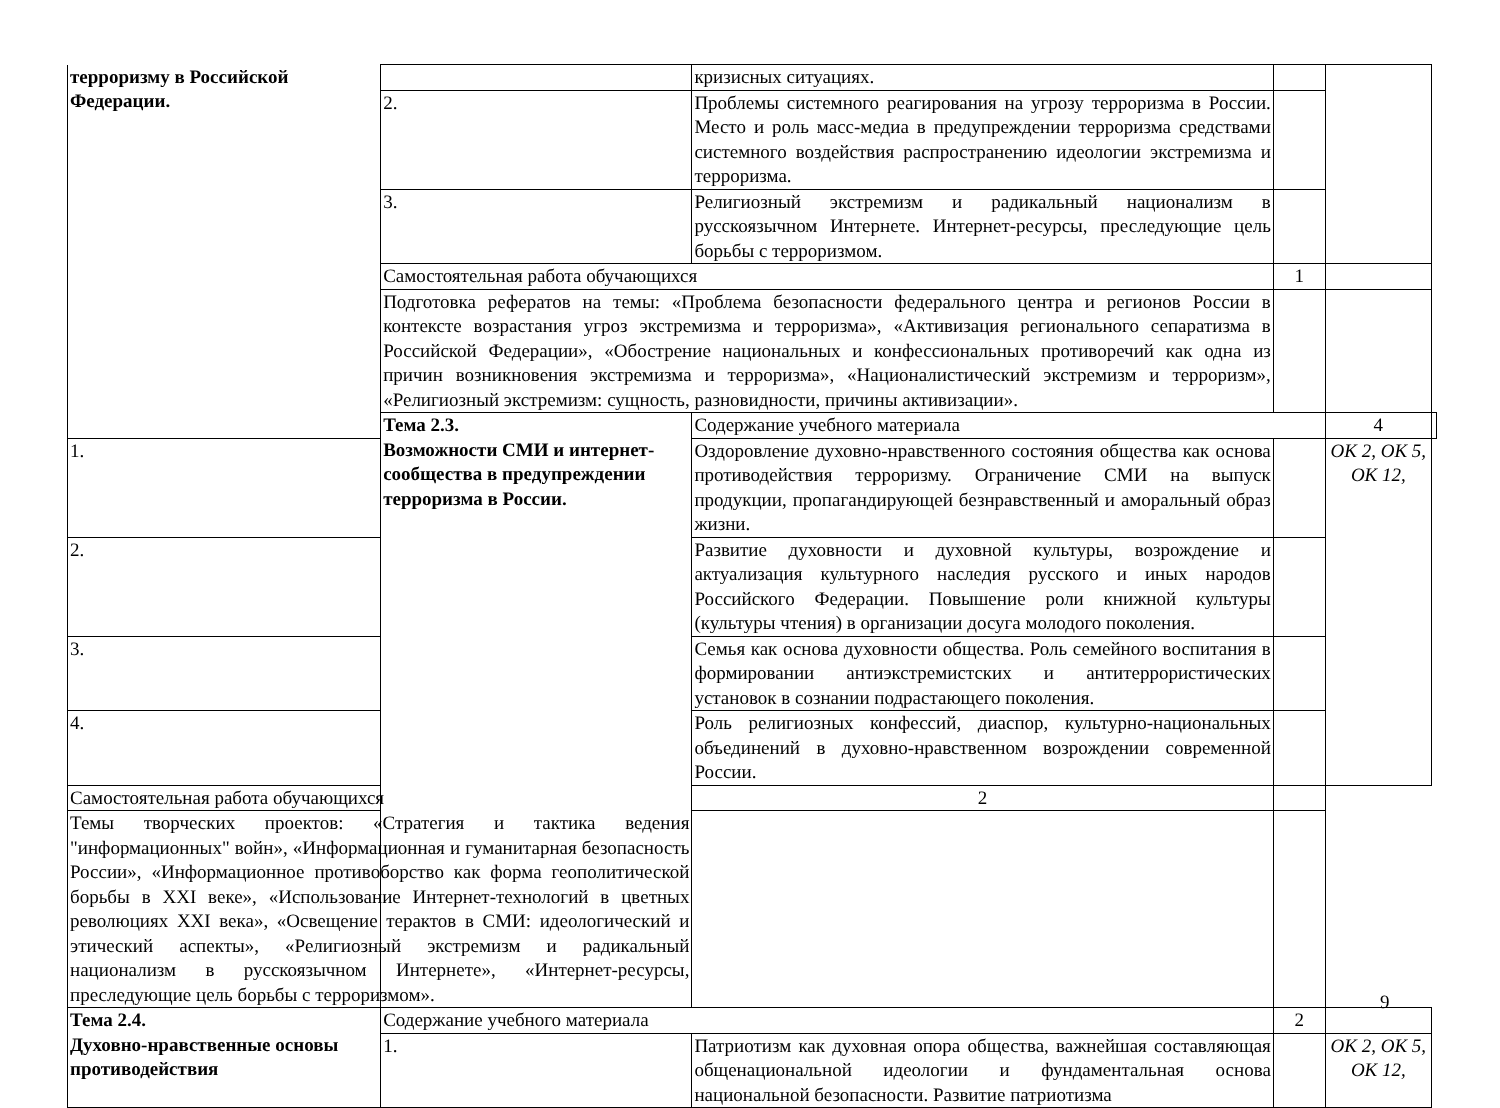| терроризму в Российской Федерации. | | кризисных ситуациях. | | | |
| | 2. | Проблемы системного реагирования на угрозу терроризма в России. Место и роль масс-медиа в предупреждении терроризма средствами системного воздействия распространению идеологии экстремизма и терроризма. | | | |
| | 3. | Религиозный экстремизм и радикальный национализм в русскоязычном Интернете. Интернет-ресурсы, преследующие цель борьбы с терроризмом. | | | |
| | Самостоятельная работа обучающихся | | 1 | | |
| | Подготовка рефератов на темы: «Проблема безопасности федерального центра и регионов России в контексте возрастания угроз экстремизма и терроризма», «Активизация регионального сепаратизма в Российской Федерации», «Обострение национальных и конфессиональных противоречий как одна из причин возникновения экстремизма и терроризма», «Националистический экстремизм и терроризм», «Религиозный экстремизм: сущность, разновидности, причины активизации». | | | | |
| | Тема 2.3. Возможности СМИ и интернет-сообщества в предупреждении терроризма в России. | Содержание учебного материала | | 4 | |
| 1. | | Оздоровление духовно-нравственного состояния общества как основа противодействия терроризму. Ограничение СМИ на выпуск продукции, пропагандирующей безнравственный и аморальный образ жизни. | | ОК 2, ОК 5, ОК 12, | |
| 2. | | Развитие духовности и духовной культуры, возрождение и актуализация культурного наследия русского и иных народов Российского Федерации. Повышение роли книжной культуры (культуры чтения) в организации досуга молодого поколения. | | | |
| 3. | | Семья как основа духовности общества. Роль семейного воспитания в формировании антиэкстремистских и антитеррористических установок в сознании подрастающего поколения. | | | |
| 4. | | Роль религиозных конфессий, диаспор, культурно-национальных объединений в духовно-нравственном возрождении современной России. | | | |
| Самостоятельная работа обучающихся | | 2 | | | |
| Темы творческих проектов: «Стратегия и тактика ведения "информационных" войн», «Информационная и гуманитарная безопасность России», «Информационное противоборство как форма геополитической борьбы в XXI веке», «Использование Интернет-технологий в цветных революциях XXI века», «Освещение терактов в СМИ: идеологический и этический аспекты», «Религиозный экстремизм и радикальный национализм в русскоязычном Интернете», «Интернет-ресурсы, преследующие цель борьбы с терроризмом». | | | | | |
| Тема 2.4. Духовно-нравственные основы противодействия | Содержание учебного материала | | 2 | | |
| | 1. | Патриотизм как духовная опора общества, важнейшая составляющая общенациональной идеологии и фундаментальная основа национальной безопасности. Развитие патриотизма | | ОК 2, ОК 5, ОК 12, | |
9